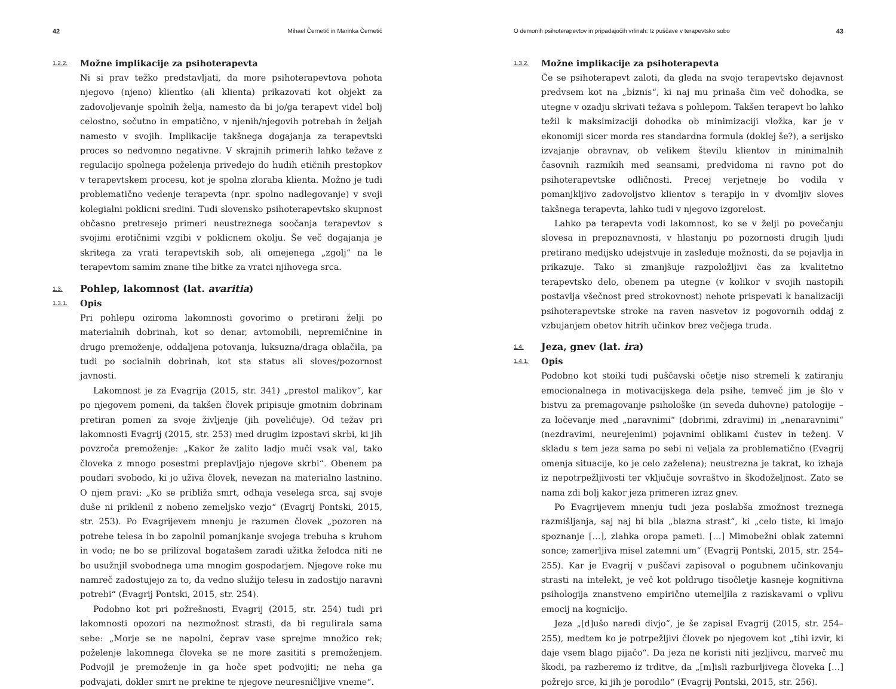42 Mihael Černetič in Marinka Černetič
1.2.2. Možne implikacije za psihoterapevta
Ni si prav težko predstavljati, da more psihoterapevtova pohota njegovo (njeno) klientko (ali klienta) prikazovati kot objekt za zadovoljevanje spolnih želja, namesto da bi jo/ga terapevt videl bolj celostno, sočutno in empatično, v njenih/njegovih potrebah in željah namesto v svojih. Implikacije takšnega dogajanja za terapevtski proces so nedvomno negativne. V skrajnih primerih lahko težave z regulacijo spolnega poželenja privedejo do hudih etičnih prestopkov v terapevtskem procesu, kot je spolna zloraba klienta. Možno je tudi problematično vedenje terapevta (npr. spolno nadlegovanje) v svoji kolegialni poklicni sredini. Tudi slovensko psihoterapevtsko skupnost občasno pretresejo primeri neustreznega soočanja terapevtov s svojimi erotičnimi vzgibi v poklicnem okolju. Še več dogajanja je skritega za vrati terapevtskih sob, ali omejenega „zgolj“ na le terapevtom samim znane tihe bitke za vratci njihovega srca.
1.3. Pohlep, lakomnost (lat. avaritia)
1.3.1. Opis
Pri pohlepu oziroma lakomnosti govorimo o pretirani želji po materialnih dobrinah, kot so denar, avtomobili, nepremičnine in drugo premoženje, oddaljena potovanja, luksuzna/draga oblačila, pa tudi po socialnih dobrinah, kot sta status ali sloves/pozornost javnosti.
Lakomnost je za Evagrija (2015, str. 341) „prestol malikov“, kar po njegovem pomeni, da takšen človek pripisuje gmotnim dobrinam pretiran pomen za svoje življenje (jih poveličuje). Od težav pri lakomnosti Evagrij (2015, str. 253) med drugim izpostavi skrbi, ki jih povzroča premoženje: „Kakor že zalito ladjo muči vsak val, tako človeka z mnogo posestmi preplavljajo njegove skrbi“. Obenem pa poudari svobodo, ki jo uživa človek, nevezan na materialno lastnino. O njem pravi: „Ko se približa smrt, odhaja veselega srca, saj svoje duše ni priklenil z nobeno zemeljsko vezjo“ (Evagrij Pontski, 2015, str. 253). Po Evagrijevem mnenju je razumen človek „pozoren na potrebe telesa in bo zapolnil pomanjkanje svojega trebuha s kruhom in vodo; ne bo se prilizoval bogatašem zaradi užitka želodca niti ne bo usužnjil svobodnega uma mnogim gospodarjem. Njegove roke mu namreč zadostujejo za to, da vedno služijo telesu in zadostijo naravni potrebi“ (Evagrij Pontski, 2015, str. 254).
Podobno kot pri požrešnosti, Evagrij (2015, str. 254) tudi pri lakomnosti opozori na nezmožnost strasti, da bi regulirala sama sebe: „Morje se ne napolni, čeprav vase sprejme množico rek; poželenje lakomnega človeka se ne more zasititi s premoženjem. Podvojil je premoženje in ga hoče spet podvojiti; ne neha ga podvajati, dokler smrt ne prekine te njegove neuresničljive vneme“.
O demonih psihoterapevtov in pripadajočih vrlinah: Iz puščave v terapevtsko sobo 43
1.3.2. Možne implikacije za psihoterapevta
Če se psihoterapevt zaloti, da gleda na svojo terapevtsko dejavnost predvsem kot na „biznis“, ki naj mu prinaša čim več dohodka, se utegne v ozadju skrivati težava s pohlepom. Takšen terapevt bo lahko težil k maksimizaciji dohodka ob minimizaciji vložka, kar je v ekonomiji sicer morda res standardna formula (doklej še?), a serijsko izvajanje obravnav, ob velikem številu klientov in minimalnih časovnih razmikih med seansami, predvidoma ni ravno pot do psihoterapevtske odličnosti. Precej verjetneje bo vodila v pomanjkljivo zadovoljstvo klientov s terapijo in v dvomljiv sloves takšnega terapevta, lahko tudi v njegovo izgorelost.
Lahko pa terapevta vodi lakomnost, ko se v želji po povečanju slovesa in prepoznavnosti, v hlastanju po pozornosti drugih ljudi pretirano medijsko udejstvuje in zasleduje možnosti, da se pojavlja in prikazuje. Tako si zmanjšuje razpoložljivi čas za kvalitetno terapevtsko delo, obenem pa utegne (v kolikor v svojih nastopih postavlja všečnost pred strokovnost) nehote prispevati k banalizaciji psihoterapevtske stroke na raven nasvetov iz pogovornih oddaj z vzbujanjem obetov hitrih učinkov brez večjega truda.
1.4. Jeza, gnev (lat. ira)
1.4.1. Opis
Podobno kot stoiki tudi puščavski očetje niso stremeli k zatiranju emocionalnega in motivacijskega dela psihe, temveč jim je šlo v bistvu za premagovanje psihološke (in seveda duhovne) patologije – za ločevanje med „naravnimi“ (dobrimi, zdravimi) in „nenaravnimi“ (nezdravimi, neurejenimi) pojavnimi oblikami čustev in teženj. V skladu s tem jeza sama po sebi ni veljala za problematično (Evagrij omenja situacije, ko je celo zaželena); neustrezna je takrat, ko izhaja iz nepotrpežljivosti ter vključuje sovraštvo in škodoželjnost. Zato se nama zdi bolj kakor jeza primeren izraz gnev.
Po Evagrijevem mnenju tudi jeza poslabša zmožnost treznega razmišljanja, saj naj bi bila „blazna strast“, ki „celo tiste, ki imajo spoznanje […], zlahka oropa pameti. […] Mimobežni oblak zatemni sonce; zamerljiva misel zatemni um“ (Evagrij Pontski, 2015, str. 254–255). Kar je Evagrij v puščavi zapisoval o pogubnem učinkovanju strasti na intelekt, je več kot poldrugo tisočletje kasneje kognitivna psihologija znanstveno empirično utemeljila z raziskavami o vplivu emocij na kognicijo.
Jeza „[d]ušo naredi divjo“, je še zapisal Evagrij (2015, str. 254–255), medtem ko je potrpežljivi človek po njegovem kot „tihi izvir, ki daje vsem blago pijačo“. Da jeza ne koristi niti jezljivcu, marveč mu škodi, pa razberemo iz trditve, da „[m]isli razburljivega človeka […] požrejo srce, ki jih je porodilo“ (Evagrij Pontski, 2015, str. 256).